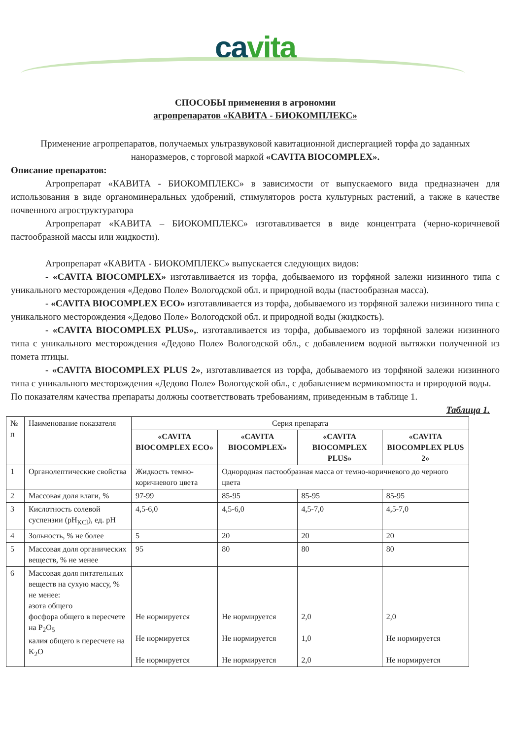cavita
СПОСОБЫ применения в агрономии
агропрепаратов «КАВИТА - БИОКОМПЛЕКС»
Применение агропрепаратов, получаемых ультразвуковой кавитационной диспергацией торфа до заданных наноразмеров, с торговой маркой «CAVITA BIOCOMPLEX».
Описание препаратов:
Агропрепарат «КАВИТА - БИОКОМПЛЕКС» в зависимости от выпускаемого вида предназначен для использования в виде органоминеральных удобрений, стимуляторов роста культурных растений, а также в качестве почвенного агроструктуратора
Агропрепарат «КАВИТА – БИОКОМПЛЕКС» изготавливается в виде концентрата (черно-коричневой пастообразной массы или жидкости).
Агропрепарат «КАВИТА - БИОКОМПЛЕКС» выпускается следующих видов:
- «CAVITA BIOCOMPLEX» изготавливается из торфа, добываемого из торфяной залежи низинного типа с уникального месторождения «Дедово Поле» Вологодской обл. и природной воды (пастообразная масса).
- «CAVITA BIOCOMPLEX ECO» изготавливается из торфа, добываемого из торфяной залежи низинного типа с уникального месторождения «Дедово Поле» Вологодской обл. и природной воды (жидкость).
- «CAVITA BIOCOMPLEX PLUS»,. изготавливается из торфа, добываемого из торфяной залежи низинного типа с уникального месторождения «Дедово Поле» Вологодской обл., с добавлением водной вытяжки полученной из помета птицы.
- «CAVITA BIOCOMPLEX PLUS 2», изготавливается из торфа, добываемого из торфяной залежи низинного типа с уникального месторождения «Дедово Поле» Вологодской обл., с добавлением вермикомпоста и природной воды.
По показателям качества препараты должны соответствовать требованиям, приведенным в таблице 1.
Таблица 1.
| № п | Наименование показателя | Серия препарата | | | |
| --- | --- | --- | --- | --- | --- |
| | | «CAVITA BIOCOMPLEX ECO» | «CAVITA BIOCOMPLEX» | «CAVITA BIOCOMPLEX PLUS» | «CAVITA BIOCOMPLEX PLUS 2» |
| 1 | Органолептические свойства | Жидкость темно-коричневого цвета | Однородная пастообразная масса от темно-коричневого до черного цвета | | |
| 2 | Массовая доля влаги, % | 97-99 | 85-95 | 85-95 | 85-95 |
| 3 | Кислотность солевой суспензии (pH<sub>KCl</sub>), ед. pH | 4,5-6,0 | 4,5-6,0 | 4,5-7,0 | 4,5-7,0 |
| 4 | Зольность, % не более | 5 | 20 | 20 | 20 |
| 5 | Массовая доля органических веществ, % не менее | 95 | 80 | 80 | 80 |
| 6 | Массовая доля питательных веществ на сухую массу, % не менее: азота общего фосфора общего в пересчете на P<sub>2</sub>O<sub>5</sub> калия общего в пересчете на K<sub>2</sub>O | Не нормируется Не нормируется Не нормируется | Не нормируется Не нормируется Не нормируется | 2,0 1,0 2,0 | 2,0 Не нормируется Не нормируется |